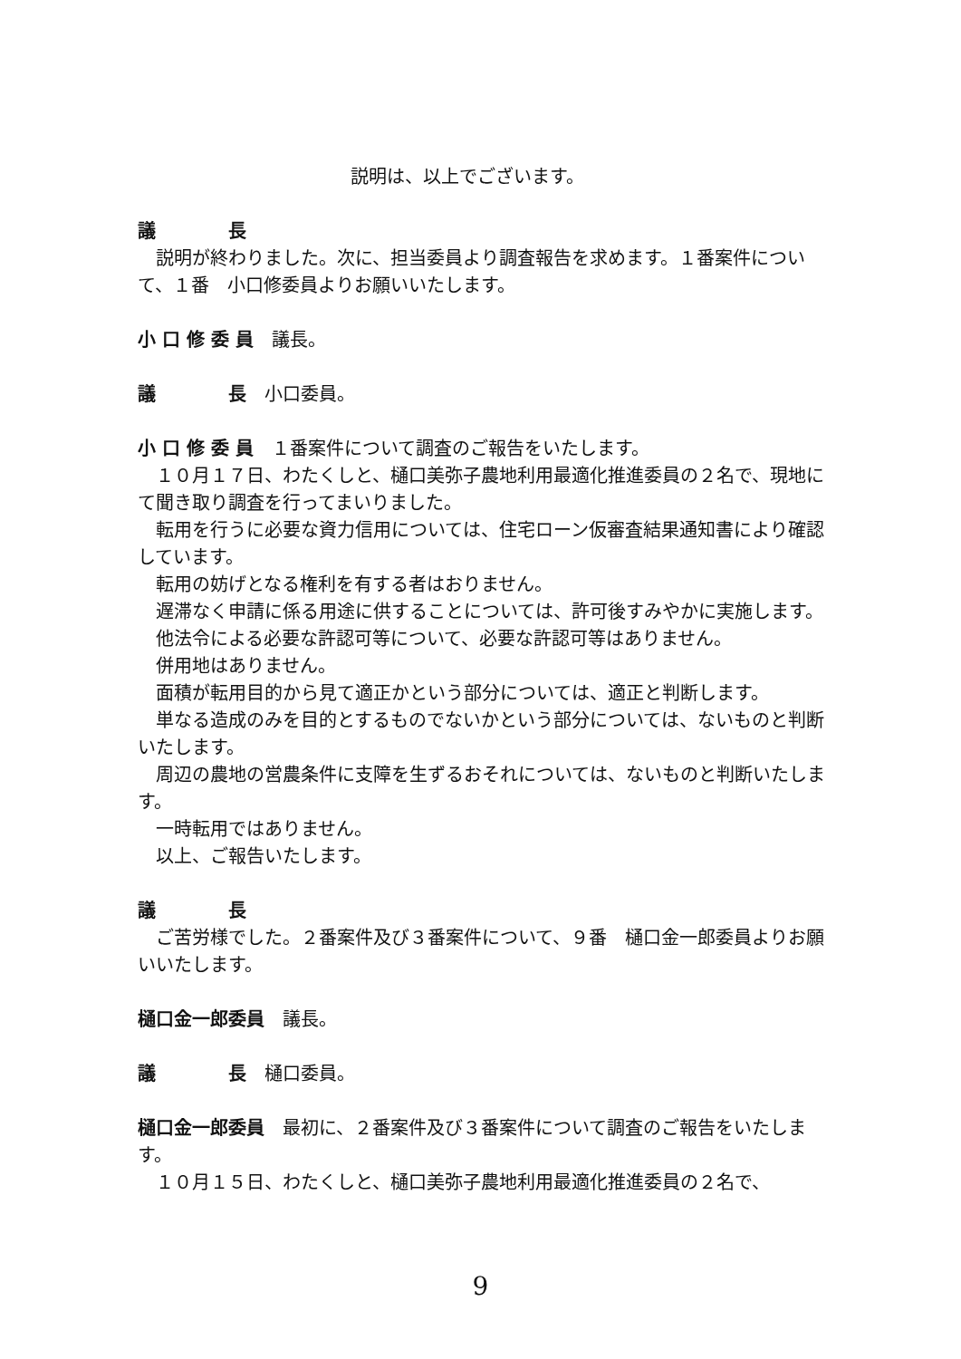説明は、以上でございます。
議　　　　長
説明が終わりました。次に、担当委員より調査報告を求めます。１番案件について、１番　小口修委員よりお願いいたします。
小 口 修 委 員　議長。
議　　　　長　小口委員。
小 口 修 委 員　１番案件について調査のご報告をいたします。
１０月１７日、わたくしと、樋口美弥子農地利用最適化推進委員の２名で、現地にて聞き取り調査を行ってまいりました。
転用を行うに必要な資力信用については、住宅ローン仮審査結果通知書により確認しています。
転用の妨げとなる権利を有する者はおりません。
遅滞なく申請に係る用途に供することについては、許可後すみやかに実施します。
他法令による必要な許認可等について、必要な許認可等はありません。
併用地はありません。
面積が転用目的から見て適正かという部分については、適正と判断します。
単なる造成のみを目的とするものでないかという部分については、ないものと判断いたします。
周辺の農地の営農条件に支障を生ずるおそれについては、ないものと判断いたします。
一時転用ではありません。
以上、ご報告いたします。
議　　　　長
ご苦労様でした。２番案件及び３番案件について、９番　樋口金一郎委員よりお願いいたします。
樋口金一郎委員　議長。
議　　　　長　樋口委員。
樋口金一郎委員　最初に、２番案件及び３番案件について調査のご報告をいたします。
１０月１５日、わたくしと、樋口美弥子農地利用最適化推進委員の２名で、
9